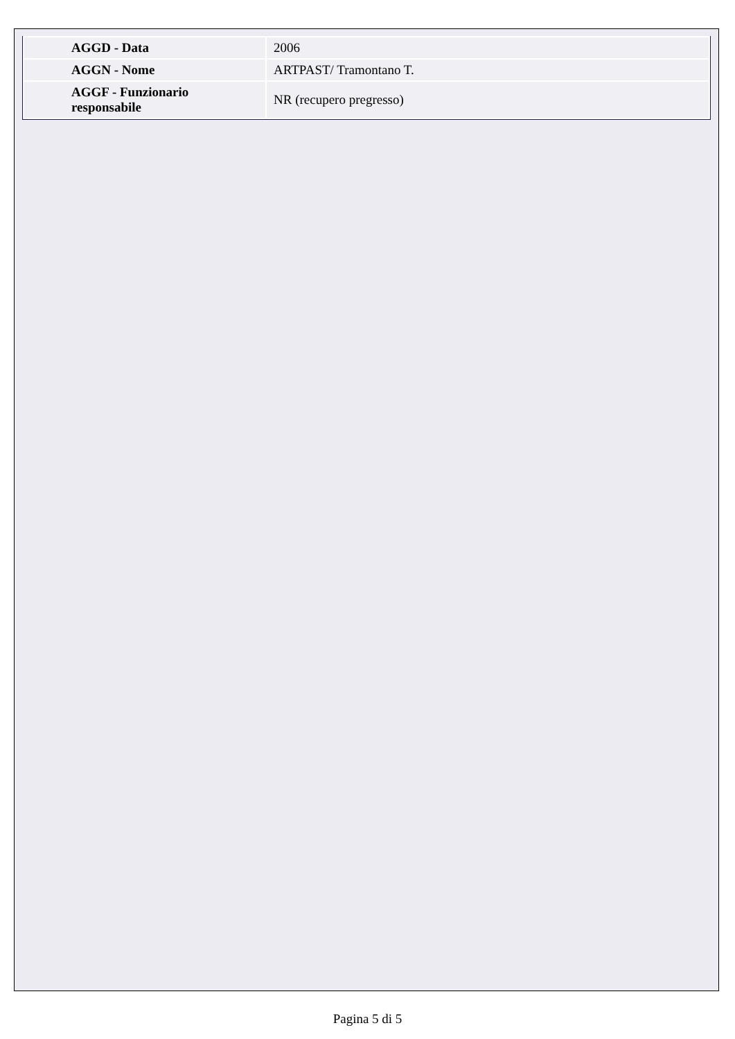| AGGD - Data | 2006 |
| AGGN - Nome | ARTPAST/ Tramontano T. |
| AGGF - Funzionario responsabile | NR (recupero pregresso) |
Pagina 5 di 5